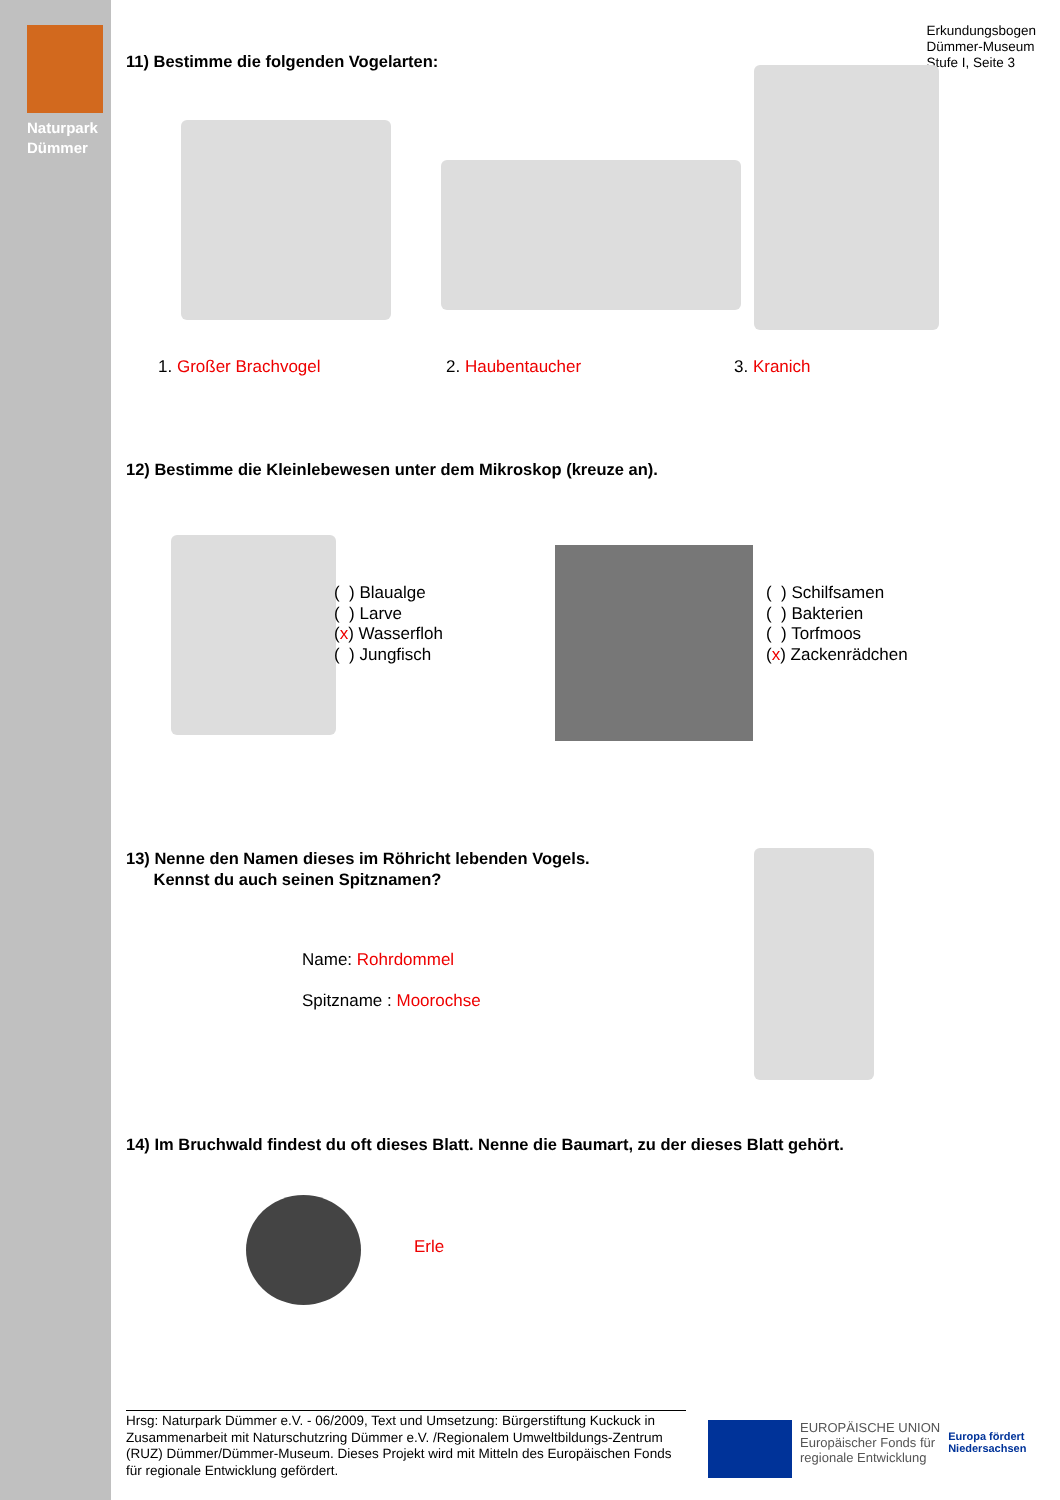Naturpark
Dümmer
Erkundungsbogen
Dümmer-Museum
Stufe I, Seite 3
11) Bestimme die folgenden Vogelarten:
1. Großer Brachvogel 2. Haubentaucher 3. Kranich
12) Bestimme die Kleinlebewesen unter dem Mikroskop (kreuze an).
( ) Blaualge
( ) Larve
(x) Wasserfloh
( ) Jungfisch
( ) Schilfsamen
( ) Bakterien
( ) Torfmoos
(x) Zackenrädchen
13) Nenne den Namen dieses im Röhricht lebenden Vogels.
Kennst du auch seinen Spitznamen?
Name: Rohrdommel
Spitzname : Moorochse
14) Im Bruchwald findest du oft dieses Blatt. Nenne die Baumart, zu der dieses Blatt gehört.
Erle
Hrsg: Naturpark Dümmer e.V. - 06/2009, Text und Umsetzung: Bürgerstiftung Kuckuck in Zusammenarbeit mit Naturschutzring Dümmer e.V. /Regionalem Umweltbildungs-Zentrum (RUZ) Dümmer/Dümmer-Museum. Dieses Projekt wird mit Mitteln des Europäischen Fonds für regionale Entwicklung gefördert.
EUROPÄISCHE UNION
Europäischer Fonds für
regionale Entwicklung
Europa fördert
Niedersachsen